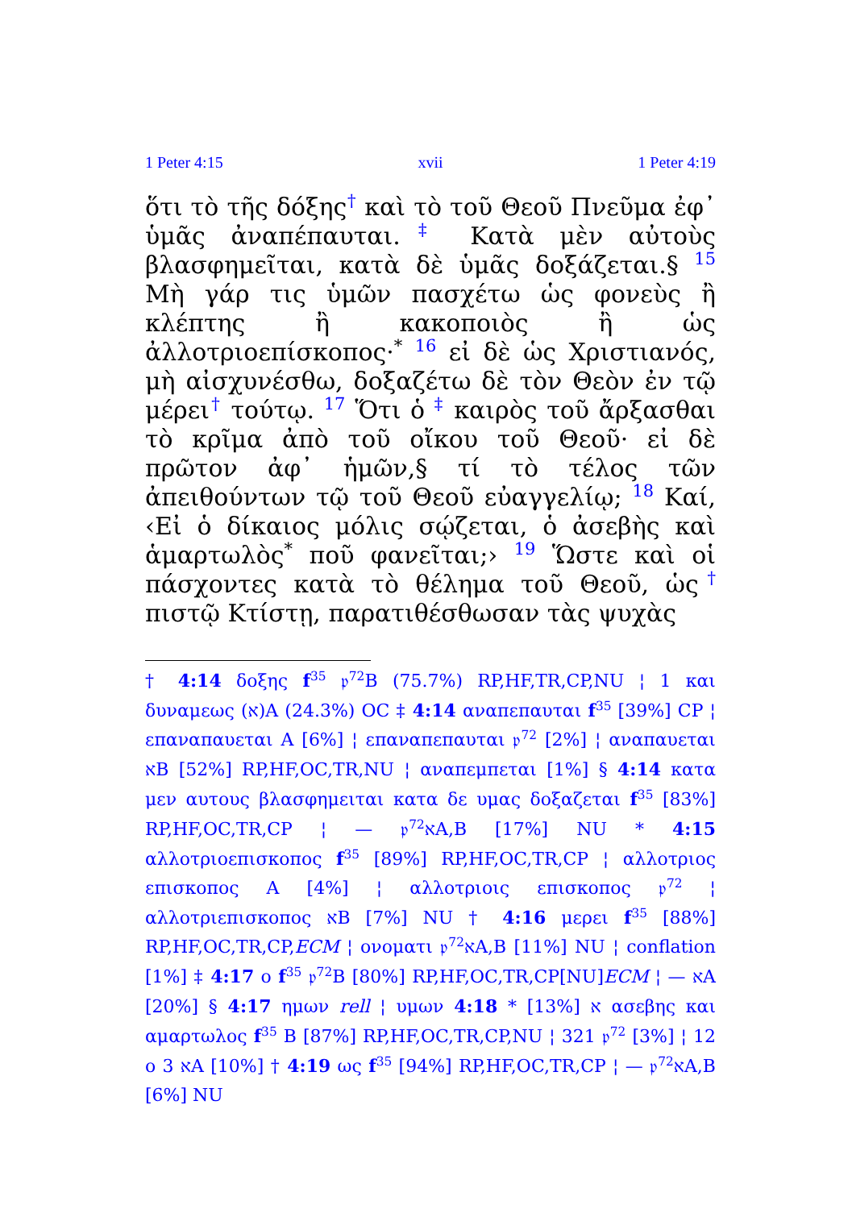1 Peter 4:15 xvii 1 Peter 4:19
ὅτι τὸ τῆς δόξης<sup>†</sup> καὶ τὸ τοῦ Θεοῦ Πνεῦμα ἐφ᾽ ὑμᾶς ἀναπέπαυται.<sup>‡</sup> Κατὰ μὲν αὐτοὺς βλασφημεῖται, κατὰ δὲ ὑμᾶς δοξάζεται.§ <sup>15</sup> Μὴ γάρ τις ὑμῶν πασχέτω ὡς φονεὺς ἢ κλέπτης ἢ κακοποιὸς ἢ ὡς ἀλλοτριοεπίσκοπος·<sup>*</sup> <sup>16</sup> εἰ δὲ ὡς Χριστιανός, μὴ αἰσχυνέσθω, δοξαζέτω δὲ τὸν Θεὸν ἐν τῷ μέρει<sup>†</sup> τούτῳ. <sup>17</sup> Ὅτι ὁ <sup>‡</sup> καιρὸς τοῦ ἄρξασθαι τὸ κρῖμα ἀπὸ τοῦ οἴκου τοῦ Θεοῦ· εἰ δὲ πρῶτον ἀφ᾽ ἡμῶν,§ τί τὸ τέλος τῶν ἀπειθούντων τῷ τοῦ Θεοῦ εὐαγγελίῳ; <sup>18</sup> Καί, ‹Εἰ ὁ δίκαιος μόλις σῴζεται, ὁ ἀσεβὴς καὶ ἁμαρτωλὸς<sup>*</sup> ποῦ φανεῖται;› <sup>19</sup> Ὥστε καὶ οἱ πάσχοντες κατὰ τὸ θέλημα τοῦ Θεοῦ, ὡς<sup>†</sup> πιστῷ Κτίστῃ, παρατιθέσθωσαν τὰς ψυχὰς
† 4:14 δοξης f<sup>35</sup> 𝔭<sup>72</sup>B (75.7%) RP,HF,TR,CP,NU ¦ 1 και δυναμεως (א)A (24.3%) OC ‡ 4:14 αναπεπαυται f<sup>35</sup> [39%] CP ¦ επαναπαυεται A [6%] ¦ επαναπεπαυται 𝔭<sup>72</sup> [2%] ¦ αναπαυεται אB [52%] RP,HF,OC,TR,NU ¦ αναπεμπεται [1%] § 4:14 κατα μεν αυτους βλασφημειται κατα δε υμας δοξαζεται f<sup>35</sup> [83%] RP,HF,OC,TR,CP ¦ — 𝔭<sup>72</sup>אA,B [17%] NU * 4:15 αλλοτριοεπισκοπος f<sup>35</sup> [89%] RP,HF,OC,TR,CP ¦ αλλοτριος επισκοπος A [4%] ¦ αλλοτριοις επισκοπος 𝔭<sup>72</sup> ¦ αλλοτριεπισκοπος אB [7%] NU † 4:16 μερει f<sup>35</sup> [88%] RP,HF,OC,TR,CP,ECM ¦ ονοματι 𝔭<sup>72</sup>אA,B [11%] NU ¦ conflation [1%] ‡ 4:17 ο f<sup>35</sup> 𝔭<sup>72</sup>B [80%] RP,HF,OC,TR,CP[NU]ECM ¦ — אA [20%] § 4:17 ημων rell ¦ υμων א [13%] * 4:18 ασεβης και αμαρτωλος f<sup>35</sup> B [87%] RP,HF,OC,TR,CP,NU ¦ 321 𝔭<sup>72</sup> [3%] ¦ 12 ο 3 אA [10%] † 4:19 ως f<sup>35</sup> [94%] RP,HF,OC,TR,CP ¦ — 𝔭<sup>72</sup>אA,B [6%] NU